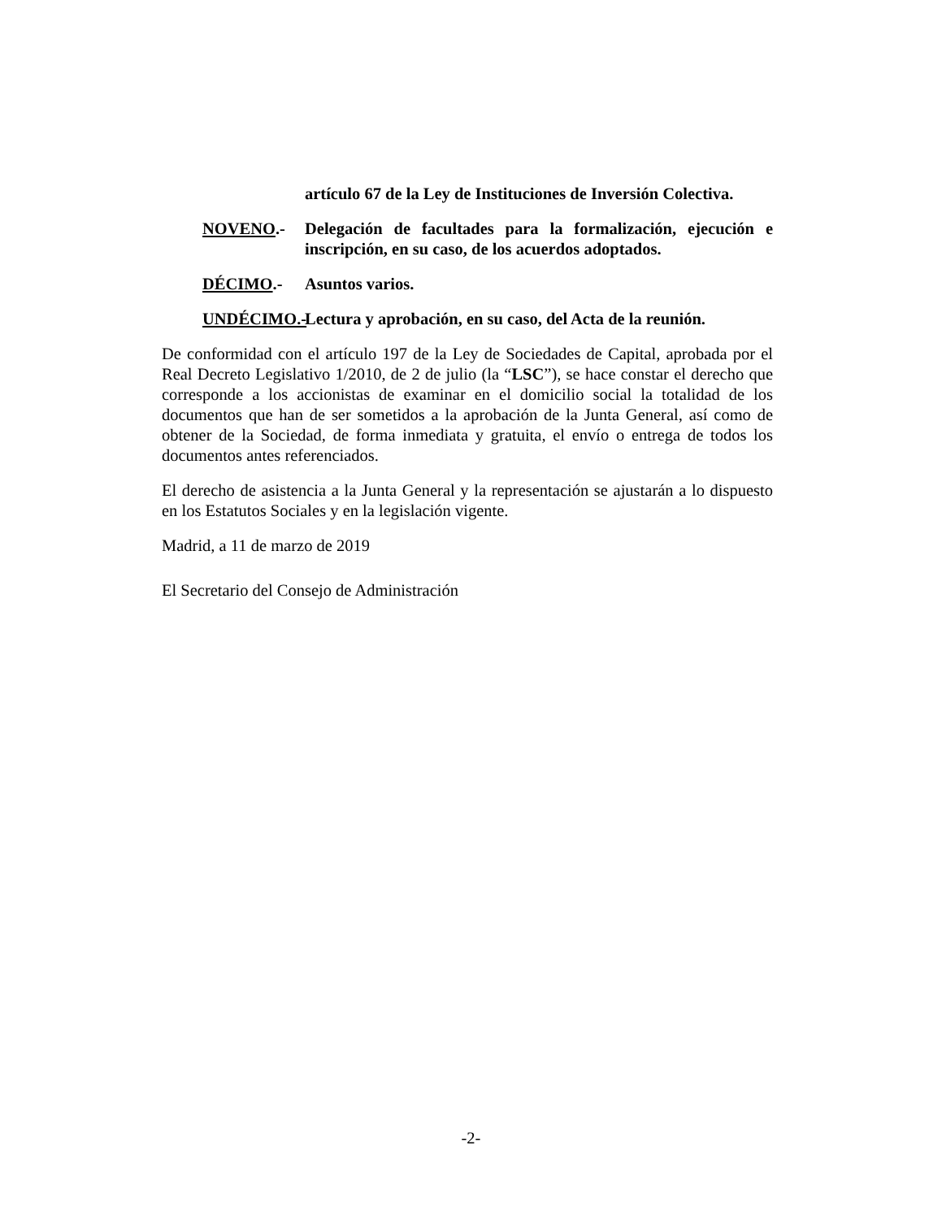artículo 67 de la Ley de Instituciones de Inversión Colectiva.
NOVENO.- Delegación de facultades para la formalización, ejecución e inscripción, en su caso, de los acuerdos adoptados.
DÉCIMO.- Asuntos varios.
UNDÉCIMO.- Lectura y aprobación, en su caso, del Acta de la reunión.
De conformidad con el artículo 197 de la Ley de Sociedades de Capital, aprobada por el Real Decreto Legislativo 1/2010, de 2 de julio (la “LSC”), se hace constar el derecho que corresponde a los accionistas de examinar en el domicilio social la totalidad de los documentos que han de ser sometidos a la aprobación de la Junta General, así como de obtener de la Sociedad, de forma inmediata y gratuita, el envío o entrega de todos los documentos antes referenciados.
El derecho de asistencia a la Junta General y la representación se ajustarán a lo dispuesto en los Estatutos Sociales y en la legislación vigente.
Madrid, a 11 de marzo de 2019
El Secretario del Consejo de Administración
-2-